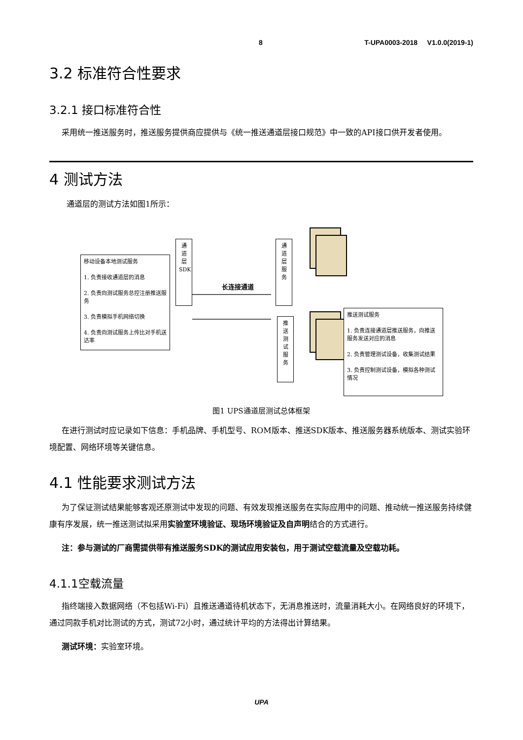8 T-UPA0003-2018 V1.0.0(2019-1)
3.2 标准符合性要求
3.2.1 接口标准符合性
采用统一推送服务时，推送服务提供商应提供与《统一推送通道层接口规范》中一致的API接口供开发者使用。
4 测试方法
通道层的测试方法如图1所示：
移动设备本地测试服务
1. 负责接收通道层的消息
2. 负责向测试服务总控注册推送服务
3. 负责模拟手机网络切换
4. 负责向测试服务上传比对手机送达率
通道层SDK
通道层服务
长连接通道
推送测试服务
推送测试服务
1. 负责连接通道层推送服务，向推送服务发送对应的消息
2. 负责管理测试设备，收集测试结果
3. 负责控制测试设备，模拟各种测试情况
图1 UPS通道层测试总体框架
在进行测试时应记录如下信息：手机品牌、手机型号、ROM版本、推送SDK版本、推送服务器系统版本、测试实验环境配置、网络环境等关键信息。
4.1 性能要求测试方法
为了保证测试结果能够客观还原测试中发现的问题、有效发现推送服务在实际应用中的问题、推动统一推送服务持续健康有序发展，统一推送测试拟采用实验室环境验证、现场环境验证及自声明结合的方式进行。
注：参与测试的厂商需提供带有推送服务SDK的测试应用安装包，用于测试空载流量及空载功耗。
4.1.1空载流量
指终端接入数据网络（不包括Wi-Fi）且推送通道待机状态下，无消息推送时，流量消耗大小。在网络良好的环境下，通过同款手机对比测试的方式，测试72小时，通过统计平均的方法得出计算结果。
测试环境：实验室环境。
UPA